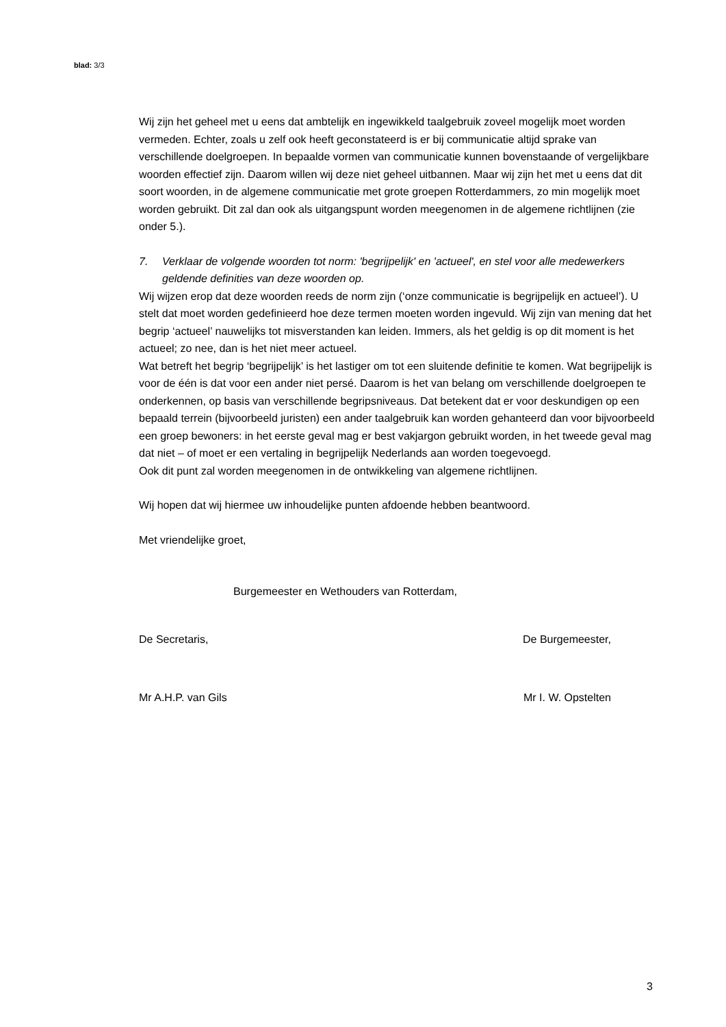blad: 3/3
Wij zijn het geheel met u eens dat ambtelijk en ingewikkeld taalgebruik zoveel mogelijk moet worden vermeden. Echter, zoals u zelf ook heeft geconstateerd is er bij communicatie altijd sprake van verschillende doelgroepen. In bepaalde vormen van communicatie kunnen bovenstaande of vergelijkbare woorden effectief zijn. Daarom willen wij deze niet geheel uitbannen. Maar wij zijn het met u eens dat dit soort woorden, in de algemene communicatie met grote groepen Rotterdammers, zo min mogelijk moet worden gebruikt. Dit zal dan ook als uitgangspunt worden meegenomen in de algemene richtlijnen (zie onder 5.).
7. Verklaar de volgende woorden tot norm: 'begrijpelijk' en 'actueel', en stel voor alle medewerkers geldende definities van deze woorden op.
Wij wijzen erop dat deze woorden reeds de norm zijn (‘onze communicatie is begrijpelijk en actueel’). U stelt dat moet worden gedefinieerd hoe deze termen moeten worden ingevuld. Wij zijn van mening dat het begrip ‘actueel’ nauwelijks tot misverstanden kan leiden. Immers, als het geldig is op dit moment is het actueel; zo nee, dan is het niet meer actueel.
Wat betreft het begrip ‘begrijpelijk’ is het lastiger om tot een sluitende definitie te komen. Wat begrijpelijk is voor de één is dat voor een ander niet persé. Daarom is het van belang om verschillende doelgroepen te onderkennen, op basis van verschillende begripsniveaus. Dat betekent dat er voor deskundigen op een bepaald terrein (bijvoorbeeld juristen) een ander taalgebruik kan worden gehanteerd dan voor bijvoorbeeld een groep bewoners: in het eerste geval mag er best vakjargon gebruikt worden, in het tweede geval mag dat niet – of moet er een vertaling in begrijpelijk Nederlands aan worden toegevoegd.
Ook dit punt zal worden meegenomen in de ontwikkeling van algemene richtlijnen.
Wij hopen dat wij hiermee uw inhoudelijke punten afdoende hebben beantwoord.
Met vriendelijke groet,
Burgemeester en Wethouders van Rotterdam,
De Secretaris, De Burgemeester,
Mr A.H.P. van Gils Mr I. W. Opstelten
3